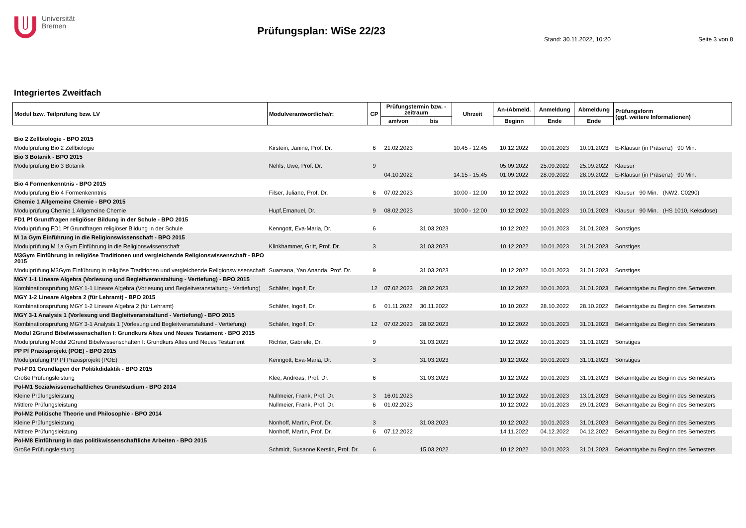Universität
Bremen
Prüfungsplan: WiSe 22/23
Stand: 30.11.2022, 10:20 Seite 3 von 8
Integriertes Zweitfach
| Modul bzw. Teilprüfung bzw. LV | Modulverantwortliche/r: | CP | Prüfungstermin bzw. - zeitraum | | Uhrzeit | An-/Abmeld. | Anmeldung | Abmeldung | Prüfungsform (ggf. weitere Informationen) |
| --- | --- | --- | --- | --- | --- | --- | --- | --- | --- |
| | | | am/von | bis | | Beginn | Ende | Ende | |
| Bio 2 Zellbiologie - BPO 2015 | | | | | | | | | |
| Modulprüfung Bio 2 Zellbiologie | Kirstein, Janine, Prof. Dr. | 6 | 21.02.2023 | | 10:45 - 12:45 | 10.12.2022 | 10.01.2023 | 10.01.2023 | E-Klausur (in Präsenz) 90 Min. |
| Bio 3 Botanik - BPO 2015 | | | | | | | | | |
| Modulprüfung Bio 3 Botanik | Nehls, Uwe, Prof. Dr. | 9 | | | | 05.09.2022 | 25.09.2022 | 25.09.2022 | Klausur |
| | | | 04.10.2022 | | 14:15 - 15:45 | 01.09.2022 | 28.09.2022 | 28.09.2022 | E-Klausur (in Präsenz) 90 Min. |
| Bio 4 Formenkenntnis - BPO 2015 | | | | | | | | | |
| Modulprüfung Bio 4 Formenkenntnis | Filser, Juliane, Prof. Dr. | 6 | 07.02.2023 | | 10:00 - 12:00 | 10.12.2022 | 10.01.2023 | 10.01.2023 | Klausur 90 Min. (NW2, C0290) |
| Chemie 1 Allgemeine Chemie - BPO 2015 | | | | | | | | | |
| Modulprüfung Chemie 1 Allgemeine Chemie | Hupf,Emanuel, Dr. | 9 | 08.02.2023 | | 10:00 - 12:00 | 10.12.2022 | 10.01.2023 | 10.01.2023 | Klausur 90 Min. (HS 1010, Keksdose) |
| FD1 Pf Grundfragen religiöser Bildung in der Schule - BPO 2015 | | | | | | | | | |
| Modulprüfung FD1 Pf Grundfragen religiöser Bildung in der Schule | Kenngott, Eva-Maria, Dr. | 6 | | 31.03.2023 | | 10.12.2022 | 10.01.2023 | 31.01.2023 | Sonstiges |
| M 1a Gym Einführung in die Religionswissenschaft - BPO 2015 | | | | | | | | | |
| Modulprüfung M 1a Gym Einführung in die Religionswissenschaft | Klinkhammer, Gritt, Prof. Dr. | 3 | | 31.03.2023 | | 10.12.2022 | 10.01.2023 | 31.01.2023 | Sonstiges |
| M3Gym Einführung in religiöse Traditionen und vergleichende Religionswissenschaft - BPO 2015 | | | | | | | | | |
| Modulprüfung M3Gym Einführung in religiöse Traditionen und vergleichende Religionswissenschaft | Suarsana, Yan Ananda, Prof. Dr. | 9 | | 31.03.2023 | | 10.12.2022 | 10.01.2023 | 31.01.2023 | Sonstiges |
| MGY 1-1 Lineare Algebra (Vorlesung und Begleitveranstaltung - Vertiefung) - BPO 2015 | | | | | | | | | |
| Kombinationsprüfung MGY 1-1 Lineare Algebra (Vorlesung und Begleitveranstaltung - Vertiefung) | Schäfer, Ingolf, Dr. | 12 | 07.02.2023 | 28.02.2023 | | 10.12.2022 | 10.01.2023 | 31.01.2023 | Bekanntgabe zu Beginn des Semesters |
| MGY 1-2 Lineare Algebra 2 (für Lehramt) - BPO 2015 | | | | | | | | | |
| Kombinationsprüfung MGY 1-2 Lineare Algebra 2 (für Lehramt) | Schäfer, Ingolf, Dr. | 6 | 01.11.2022 | 30.11.2022 | | 10.10.2022 | 28.10.2022 | 28.10.2022 | Bekanntgabe zu Beginn des Semesters |
| MGY 3-1 Analysis 1 (Vorlesung und Begleitveranstaltund - Vertiefung) - BPO 2015 | | | | | | | | | |
| Kombinationsprüfung MGY 3-1 Analysis 1 (Vorlesung und Begleitveranstaltund - Vertiefung) | Schäfer, Ingolf, Dr. | 12 | 07.02.2023 | 28.02.2023 | | 10.12.2022 | 10.01.2023 | 31.01.2023 | Bekanntgabe zu Beginn des Semesters |
| Modul 2Grund Bibelwissenschaften I: Grundkurs Altes und Neues Testament - BPO 2015 | | | | | | | | | |
| Modulprüfung Modul 2Grund Bibelwissenschaften I: Grundkurs Altes und Neues Testament | Richter, Gabriele, Dr. | 9 | | 31.03.2023 | | 10.12.2022 | 10.01.2023 | 31.01.2023 | Sonstiges |
| PP Pf Praxisprojekt (POE) - BPO 2015 | | | | | | | | | |
| Modulprüfung PP Pf Praxisprojekt (POE) | Kenngott, Eva-Maria, Dr. | 3 | | 31.03.2023 | | 10.12.2022 | 10.01.2023 | 31.01.2023 | Sonstiges |
| Pol-FD1 Grundlagen der Politikdidaktik - BPO 2015 | | | | | | | | | |
| Große Prüfungsleistung | Klee, Andreas, Prof. Dr. | 6 | | 31.03.2023 | | 10.12.2022 | 10.01.2023 | 31.01.2023 | Bekanntgabe zu Beginn des Semesters |
| Pol-M1 Sozialwissenschaftliches Grundstudium - BPO 2014 | | | | | | | | | |
| Kleine Prüfungsleistung | Nullmeier, Frank, Prof. Dr. | 3 | 16.01.2023 | | | 10.12.2022 | 10.01.2023 | 13.01.2023 | Bekanntgabe zu Beginn des Semesters |
| Mittlere Prüfungsleistung | Nullmeier, Frank, Prof. Dr. | 6 | 01.02.2023 | | | 10.12.2022 | 10.01.2023 | 29.01.2023 | Bekanntgabe zu Beginn des Semesters |
| Pol-M2 Politische Theorie und Philosophie - BPO 2014 | | | | | | | | | |
| Kleine Prüfungsleistung | Nonhoff, Martin, Prof. Dr. | 3 | | 31.03.2023 | | 10.12.2022 | 10.01.2023 | 31.01.2023 | Bekanntgabe zu Beginn des Semesters |
| Mittlere Prüfungsleistung | Nonhoff, Martin, Prof. Dr. | 6 | 07.12.2022 | | | 14.11.2022 | 04.12.2022 | 04.12.2022 | Bekanntgabe zu Beginn des Semesters |
| Pol-M8 Einführung in das politikwissenschaftliche Arbeiten - BPO 2015 | | | | | | | | | |
| Große Prüfungsleistung | Schmidt, Susanne Kerstin, Prof. Dr. | 6 | | 15.03.2022 | | 10.12.2022 | 10.01.2023 | 31.01.2023 | Bekanntgabe zu Beginn des Semesters |